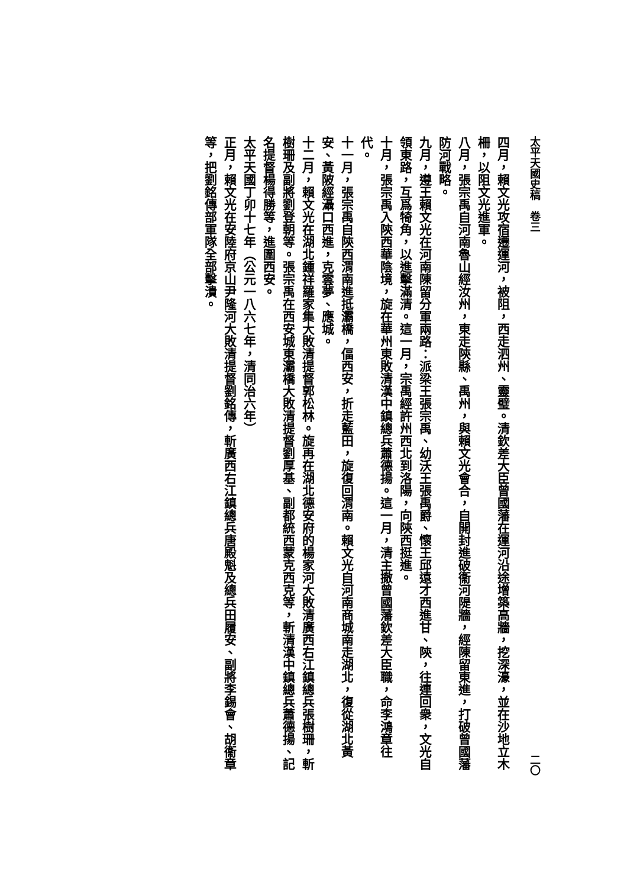太平天國史稿　卷三 二〇
四月，賴文光攻宿遷運河，被阻，西走泗州、靈璧。清欽差大臣曾國藩在運河沿途增築高牆，挖深濠，並在沙地立木柵，以阻文光進軍。
八月，張宗禹自河南魯山經汝州，東走陝縣、禹州，與賴文光會合，自開封進破衞河隄牆，經陳留東進，打破曾國藩防河戰略。
九月，遵王賴文光在河南陳留分軍兩路：派梁王張宗禹、幼沃王張禹爵、懷王邱遠才西進甘、陝，往連回衆，文光自領東路，互爲犄角，以進擊滿清。這一月，宗禹經許州西北到洛陽，向陝西挺進。
十月，張宗禹入陝西華陰境，旋在華州東敗清漢中鎮總兵蕭德揚。這一月，清主撤曾國藩欽差大臣職，命李鴻章往代。
十一月，張宗禹自陝西渭南進抵灞橋，偪西安，折走藍田，旋復回渭南。賴文光自河南商城南走湖北，復從湖北黃安、黃陂經灄口西進，克雲夢、應城。
十二月，賴文光在湖北鍾祥羅家集大敗清提督郭松林。旋再在湖北德安府的楊家河大敗清廣西右江鎮總兵張樹珊，斬樹珊及副將劉登朝等。張宗禹在西安城東灞橋大敗清提督劉厚基、副都統西蒙克西克等，斬清漢中鎮總兵蕭德揚、記名提督楊得勝等，進圍西安。
太平天國丁卯十七年（公元一八六七年，清同治六年）
正月，賴文光在安陸府京山尹隆河大敗清提督劉銘傳，斬廣西右江鎮總兵唐殿魁及總兵田履安、副將李錫會、胡衞章等，把劉銘傳部軍隊全部擊潰。